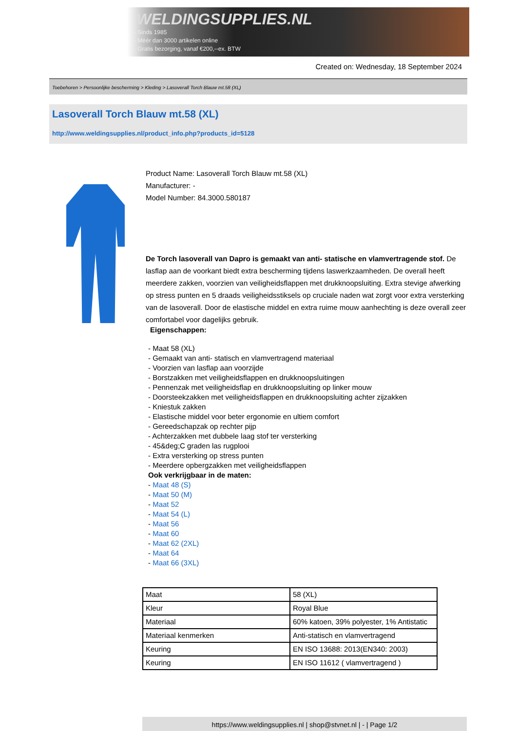WELDINGSUPPLIES.NL
- Sinds 1985
- Méér dan 3000 artikelen online
- Gratis bezorging, vanaf €200,--ex. BTW
Created on: Wednesday, 18 September 2024
Toebehoren > Persoonlijke bescherming > Kleding > Lasoverall Torch Blauw mt.58 (XL)
Lasoverall Torch Blauw mt.58 (XL)
http://www.weldingsupplies.nl/product_info.php?products_id=5128
Product Name: Lasoverall Torch Blauw mt.58 (XL)
Manufacturer: -
Model Number: 84.3000.580187
De Torch lasoverall van Dapro is gemaakt van anti- statische en vlamvertragende stof. De lasflap aan de voorkant biedt extra bescherming tijdens laswerkzaamheden. De overall heeft meerdere zakken, voorzien van veiligheidsflappen met drukknoopsluiting. Extra stevige afwerking op stress punten en 5 draads veiligheidsstiksels op cruciale naden wat zorgt voor extra versterking van de lasoverall. Door de elastische middel en extra ruime mouw aanhechting is deze overall zeer comfortabel voor dagelijks gebruik.
Eigenschappen:
- Maat 58 (XL)
- Gemaakt van anti- statisch en vlamvertragend materiaal
- Voorzien van lasflap aan voorzijde
- Borstzakken met veiligheidsflappen en drukknoopsluitingen
- Pennenzak met veiligheidsflap en drukknoopsluiting op linker mouw
- Doorsteekzakken met veiligheidsflappen en drukknoopsluiting achter zijzakken
- Kniestuk zakken
- Elastische middel voor beter ergonomie en ultiem comfort
- Gereedschapzak op rechter pijp
- Achterzakken met dubbele laag stof ter versterking
- 45&deg;C graden las rugplooi
- Extra versterking op stress punten
- Meerdere opbergzakken met veiligheidsflappen
Ook verkrijgbaar in de maten:
- Maat 48 (S)
- Maat 50 (M)
- Maat 52
- Maat 54 (L)
- Maat 56
- Maat 60
- Maat 62 (2XL)
- Maat 64
- Maat 66 (3XL)
| Maat | 58 (XL) |
| Kleur | Royal Blue |
| Materiaal | 60% katoen, 39% polyester, 1% Antistatic |
| Materiaal kenmerken | Anti-statisch en vlamvertragend |
| Keuring | EN ISO 13688: 2013(EN340: 2003) |
| Keuring | EN ISO 11612 ( vlamvertragend ) |
https://www.weldingsupplies.nl | shop@stvnet.nl | - | Page 1/2